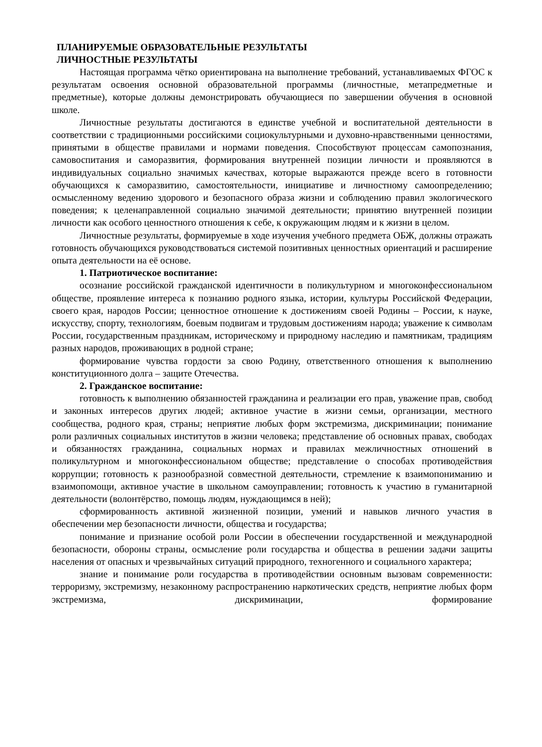ПЛАНИРУЕМЫЕ ОБРАЗОВАТЕЛЬНЫЕ РЕЗУЛЬТАТЫ
ЛИЧНОСТНЫЕ РЕЗУЛЬТАТЫ
Настоящая программа чётко ориентирована на выполнение требований, устанавливаемых ФГОС к результатам освоения основной образовательной программы (личностные, метапредметные и предметные), которые должны демонстрировать обучающиеся по завершении обучения в основной школе.
Личностные результаты достигаются в единстве учебной и воспитательной деятельности в соответствии с традиционными российскими социокультурными и духовно-нравственными ценностями, принятыми в обществе правилами и нормами поведения. Способствуют процессам самопознания, самовоспитания и саморазвития, формирования внутренней позиции личности и проявляются в индивидуальных социально значимых качествах, которые выражаются прежде всего в готовности обучающихся к саморазвитию, самостоятельности, инициативе и личностному самоопределению; осмысленному ведению здорового и безопасного образа жизни и соблюдению правил экологического поведения; к целенаправленной социально значимой деятельности; принятию внутренней позиции личности как особого ценностного отношения к себе, к окружающим людям и к жизни в целом.
Личностные результаты, формируемые в ходе изучения учебного предмета ОБЖ, должны отражать готовность обучающихся руководствоваться системой позитивных ценностных ориентаций и расширение опыта деятельности на её основе.
1. Патриотическое воспитание:
осознание российской гражданской идентичности в поликультурном и многоконфессиональном обществе, проявление интереса к познанию родного языка, истории, культуры Российской Федерации, своего края, народов России; ценностное отношение к достижениям своей Родины – России, к науке, искусству, спорту, технологиям, боевым подвигам и трудовым достижениям народа; уважение к символам России, государственным праздникам, историческому и природному наследию и памятникам, традициям разных народов, проживающих в родной стране;
формирование чувства гордости за свою Родину, ответственного отношения к выполнению конституционного долга – защите Отечества.
2. Гражданское воспитание:
готовность к выполнению обязанностей гражданина и реализации его прав, уважение прав, свобод и законных интересов других людей; активное участие в жизни семьи, организации, местного сообщества, родного края, страны; неприятие любых форм экстремизма, дискриминации; понимание роли различных социальных институтов в жизни человека; представление об основных правах, свободах и обязанностях гражданина, социальных нормах и правилах межличностных отношений в поликультурном и многоконфессиональном обществе; представление о способах противодействия коррупции; готовность к разнообразной совместной деятельности, стремление к взаимопониманию и взаимопомощи, активное участие в школьном самоуправлении; готовность к участию в гуманитарной деятельности (волонтёрство, помощь людям, нуждающимся в ней);
сформированность активной жизненной позиции, умений и навыков личного участия в обеспечении мер безопасности личности, общества и государства;
понимание и признание особой роли России в обеспечении государственной и международной безопасности, обороны страны, осмысление роли государства и общества в решении задачи защиты населения от опасных и чрезвычайных ситуаций природного, техногенного и социального характера;
знание и понимание роли государства в противодействии основным вызовам современности: терроризму, экстремизму, незаконному распространению наркотических средств, неприятие любых форм экстремизма, дискриминации, формирование